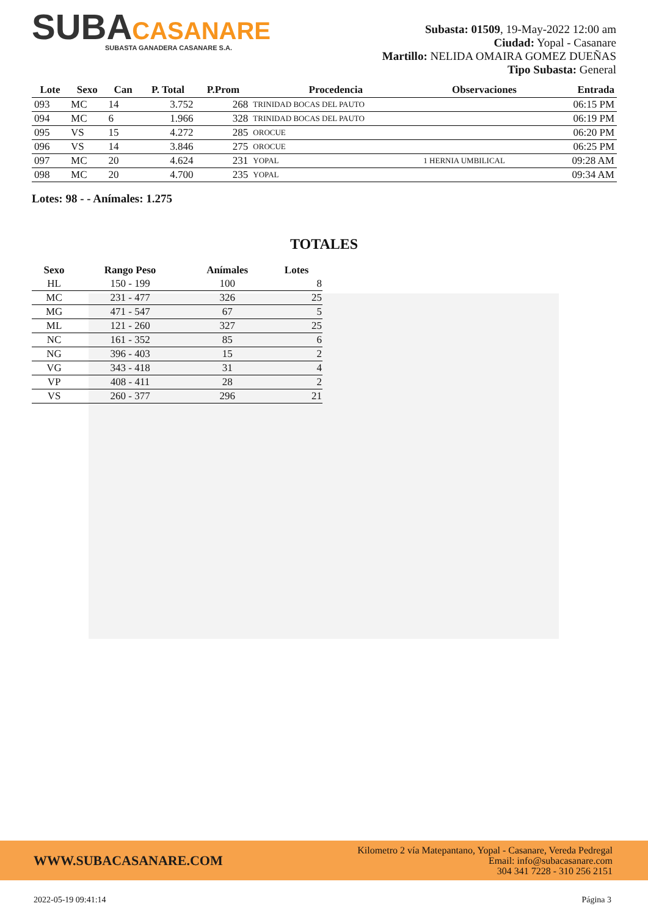SUBACASANARE
SUBASTA GANADERA CASANARE S.A.
Subasta: 01509, 19-May-2022 12:00 am
Ciudad: Yopal - Casanare
Martillo: NELIDA OMAIRA GOMEZ DUEÑAS
Tipo Subasta: General
| Lote | Sexo | Can | P. Total | P.Prom | Procedencia | Observaciones | Entrada |
| --- | --- | --- | --- | --- | --- | --- | --- |
| 093 | MC | 14 | 3.752 | 268 | TRINIDAD BOCAS DEL PAUTO | | 06:15 PM |
| 094 | MC | 6 | 1.966 | 328 | TRINIDAD BOCAS DEL PAUTO | | 06:19 PM |
| 095 | VS | 15 | 4.272 | 285 | OROCUE | | 06:20 PM |
| 096 | VS | 14 | 3.846 | 275 | OROCUE | | 06:25 PM |
| 097 | MC | 20 | 4.624 | 231 | YOPAL | 1 HERNIA UMBILICAL | 09:28 AM |
| 098 | MC | 20 | 4.700 | 235 | YOPAL | | 09:34 AM |
Lotes: 98 - - Anímales: 1.275
TOTALES
| Sexo | Rango Peso | Anímales | Lotes |
| --- | --- | --- | --- |
| HL | 150 - 199 | 100 | 8 |
| MC | 231 - 477 | 326 | 25 |
| MG | 471 - 547 | 67 | 5 |
| ML | 121 - 260 | 327 | 25 |
| NC | 161 - 352 | 85 | 6 |
| NG | 396 - 403 | 15 | 2 |
| VG | 343 - 418 | 31 | 4 |
| VP | 408 - 411 | 28 | 2 |
| VS | 260 - 377 | 296 | 21 |
WWW.SUBACASANARE.COM
Kilometro 2 vía Matepantano, Yopal - Casanare, Vereda Pedregal
Email: info@subacasanare.com
304 341 7228 - 310 256 2151
2022-05-19 09:41:14 Página 3